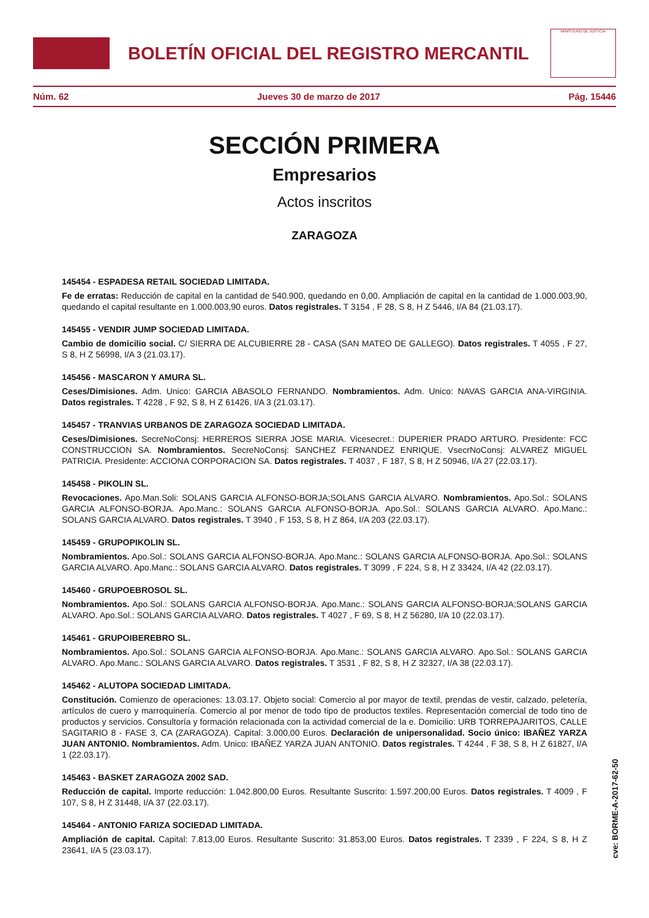BOLETÍN OFICIAL DEL REGISTRO MERCANTIL
MINISTERIO DE JUSTICIA
Núm. 62 Jueves 30 de marzo de 2017 Pág. 15446
SECCIÓN PRIMERA
Empresarios
Actos inscritos
ZARAGOZA
145454 - ESPADESA RETAIL SOCIEDAD LIMITADA.
Fe de erratas: Reducción de capital en la cantidad de 540.900, quedando en 0,00. Ampliación de capital en la cantidad de 1.000.003,90, quedando el capital resultante en 1.000.003,90 euros. Datos registrales. T 3154 , F 28, S 8, H Z 5446, I/A 84 (21.03.17).
145455 - VENDIR JUMP SOCIEDAD LIMITADA.
Cambio de domicilio social. C/ SIERRA DE ALCUBIERRE 28 - CASA (SAN MATEO DE GALLEGO). Datos registrales. T 4055 , F 27, S 8, H Z 56998, I/A 3 (21.03.17).
145456 - MASCARON Y AMURA SL.
Ceses/Dimisiones. Adm. Unico: GARCIA ABASOLO FERNANDO. Nombramientos. Adm. Unico: NAVAS GARCIA ANA-VIRGINIA. Datos registrales. T 4228 , F 92, S 8, H Z 61426, I/A 3 (21.03.17).
145457 - TRANVIAS URBANOS DE ZARAGOZA SOCIEDAD LIMITADA.
Ceses/Dimisiones. SecreNoConsj: HERREROS SIERRA JOSE MARIA. Vicesecret.: DUPERIER PRADO ARTURO. Presidente: FCC CONSTRUCCION SA. Nombramientos. SecreNoConsj: SANCHEZ FERNANDEZ ENRIQUE. VsecrNoConsj: ALVAREZ MIGUEL PATRICIA. Presidente: ACCIONA CORPORACION SA. Datos registrales. T 4037 , F 187, S 8, H Z 50946, I/A 27 (22.03.17).
145458 - PIKOLIN SL.
Revocaciones. Apo.Man.Soli: SOLANS GARCIA ALFONSO-BORJA;SOLANS GARCIA ALVARO. Nombramientos. Apo.Sol.: SOLANS GARCIA ALFONSO-BORJA. Apo.Manc.: SOLANS GARCIA ALFONSO-BORJA. Apo.Sol.: SOLANS GARCIA ALVARO. Apo.Manc.: SOLANS GARCIA ALVARO. Datos registrales. T 3940 , F 153, S 8, H Z 864, I/A 203 (22.03.17).
145459 - GRUPOPIKOLIN SL.
Nombramientos. Apo.Sol.: SOLANS GARCIA ALFONSO-BORJA. Apo.Manc.: SOLANS GARCIA ALFONSO-BORJA. Apo.Sol.: SOLANS GARCIA ALVARO. Apo.Manc.: SOLANS GARCIA ALVARO. Datos registrales. T 3099 , F 224, S 8, H Z 33424, I/A 42 (22.03.17).
145460 - GRUPOEBROSOL SL.
Nombramientos. Apo.Sol.: SOLANS GARCIA ALFONSO-BORJA. Apo.Manc.: SOLANS GARCIA ALFONSO-BORJA;SOLANS GARCIA ALVARO. Apo.Sol.: SOLANS GARCIA ALVARO. Datos registrales. T 4027 , F 69, S 8, H Z 56280, I/A 10 (22.03.17).
145461 - GRUPOIBEREBRO SL.
Nombramientos. Apo.Sol.: SOLANS GARCIA ALFONSO-BORJA. Apo.Manc.: SOLANS GARCIA ALVARO. Apo.Sol.: SOLANS GARCIA ALVARO. Apo.Manc.: SOLANS GARCIA ALVARO. Datos registrales. T 3531 , F 82, S 8, H Z 32327, I/A 38 (22.03.17).
145462 - ALUTOPA SOCIEDAD LIMITADA.
Constitución. Comienzo de operaciones: 13.03.17. Objeto social: Comercio al por mayor de textil, prendas de vestir, calzado, peletería, artículos de cuero y marroquinería. Comercio al por menor de todo tipo de productos textiles. Representación comercial de todo tino de productos y servicios. Consultoría y formación relacionada con la actividad comercial de la e. Domicilio: URB TORREPAJARITOS, CALLE SAGITARIO 8 - FASE 3, CA (ZARAGOZA). Capital: 3.000,00 Euros. Declaración de unipersonalidad. Socio único: IBAÑEZ YARZA JUAN ANTONIO. Nombramientos. Adm. Unico: IBAÑEZ YARZA JUAN ANTONIO. Datos registrales. T 4244 , F 38, S 8, H Z 61827, I/A 1 (22.03.17).
145463 - BASKET ZARAGOZA 2002 SAD.
Reducción de capital. Importe reducción: 1.042.800,00 Euros. Resultante Suscrito: 1.597.200,00 Euros. Datos registrales. T 4009 , F 107, S 8, H Z 31448, I/A 37 (22.03.17).
145464 - ANTONIO FARIZA SOCIEDAD LIMITADA.
Ampliación de capital. Capital: 7.813,00 Euros. Resultante Suscrito: 31.853,00 Euros. Datos registrales. T 2339 , F 224, S 8, H Z 23641, I/A 5 (23.03.17).
cve: BORME-A-2017-62-50